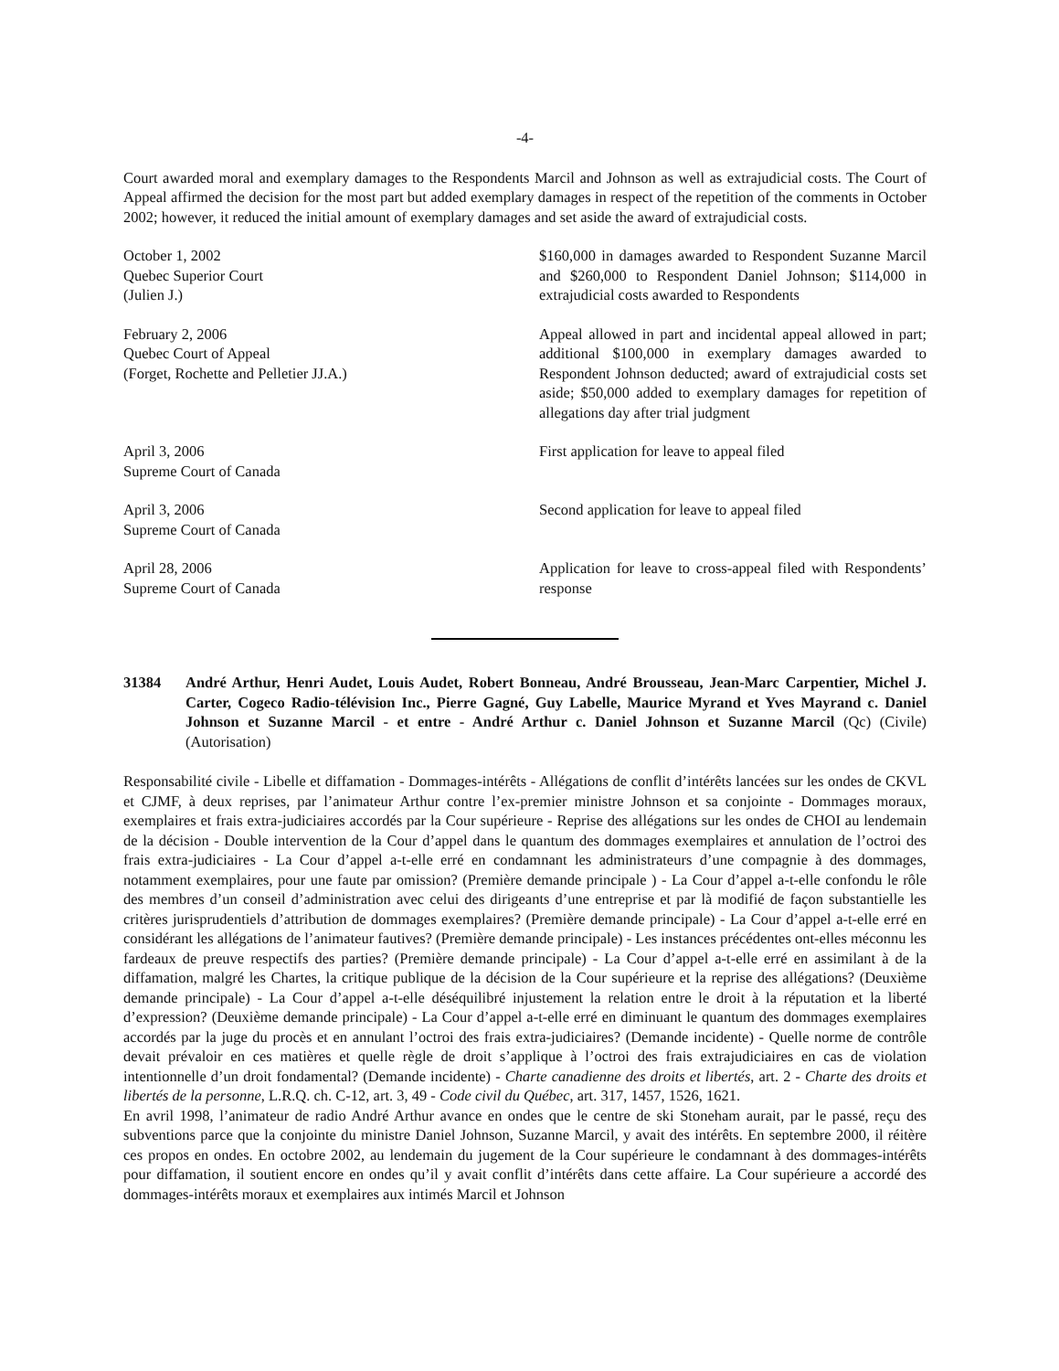-4-
Court awarded moral and exemplary damages to the Respondents Marcil and Johnson as well as extrajudicial costs. The Court of Appeal affirmed the decision for the most part but added exemplary damages in respect of the repetition of the comments in October 2002; however, it reduced the initial amount of exemplary damages and set aside the award of extrajudicial costs.
October 1, 2002
Quebec Superior Court
(Julien J.)
$160,000 in damages awarded to Respondent Suzanne Marcil and $260,000 to Respondent Daniel Johnson; $114,000 in extrajudicial costs awarded to Respondents
February 2, 2006
Quebec Court of Appeal
(Forget, Rochette and Pelletier JJ.A.)
Appeal allowed in part and incidental appeal allowed in part; additional $100,000 in exemplary damages awarded to Respondent Johnson deducted; award of extrajudicial costs set aside; $50,000 added to exemplary damages for repetition of allegations day after trial judgment
April 3, 2006
Supreme Court of Canada
First application for leave to appeal filed
April 3, 2006
Supreme Court of Canada
Second application for leave to appeal filed
April 28, 2006
Supreme Court of Canada
Application for leave to cross-appeal filed with Respondents’ response
31384 André Arthur, Henri Audet, Louis Audet, Robert Bonneau, André Brousseau, Jean-Marc Carpentier, Michel J. Carter, Cogeco Radio-télévision Inc., Pierre Gagné, Guy Labelle, Maurice Myrand et Yves Mayrand c. Daniel Johnson et Suzanne Marcil - et entre - André Arthur c. Daniel Johnson et Suzanne Marcil (Qc) (Civile) (Autorisation)
Responsabilité civile - Libelle et diffamation - Dommages-intérêts - Allégations de conflit d’intérêts lancées sur les ondes de CKVL et CJMF, à deux reprises, par l’animateur Arthur contre l’ex-premier ministre Johnson et sa conjointe - Dommages moraux, exemplaires et frais extra-judiciaires accordés par la Cour supérieure - Reprise des allégations sur les ondes de CHOI au lendemain de la décision - Double intervention de la Cour d’appel dans le quantum des dommages exemplaires et annulation de l’octroi des frais extra-judiciaires - La Cour d’appel a-t-elle erré en condamnant les administrateurs d’une compagnie à des dommages, notamment exemplaires, pour une faute par omission? (Première demande principale ) - La Cour d’appel a-t-elle confondu le rôle des membres d’un conseil d’administration avec celui des dirigeants d’une entreprise et par là modifié de façon substantielle les critères jurisprudentiels d’attribution de dommages exemplaires? (Première demande principale) - La Cour d’appel a-t-elle erré en considérant les allégations de l’animateur fautives? (Première demande principale) - Les instances précédentes ont-elles méconnu les fardeaux de preuve respectifs des parties? (Première demande principale) - La Cour d’appel a-t-elle erré en assimilant à de la diffamation, malgré les Chartes, la critique publique de la décision de la Cour supérieure et la reprise des allégations? (Deuxième demande principale) - La Cour d’appel a-t-elle déséquilibré injustement la relation entre le droit à la réputation et la liberté d’expression? (Deuxième demande principale) - La Cour d’appel a-t-elle erré en diminuant le quantum des dommages exemplaires accordés par la juge du procès et en annulant l’octroi des frais extra-judiciaires? (Demande incidente) - Quelle norme de contrôle devait prévaloir en ces matières et quelle règle de droit s’applique à l’octroi des frais extrajudiciaires en cas de violation intentionnelle d’un droit fondamental? (Demande incidente) - Charte canadienne des droits et libertés, art. 2 - Charte des droits et libertés de la personne, L.R.Q. ch. C-12, art. 3, 49 - Code civil du Québec, art. 317, 1457, 1526, 1621.
En avril 1998, l’animateur de radio André Arthur avance en ondes que le centre de ski Stoneham aurait, par le passé, reçu des subventions parce que la conjointe du ministre Daniel Johnson, Suzanne Marcil, y avait des intérêts. En septembre 2000, il réitère ces propos en ondes. En octobre 2002, au lendemain du jugement de la Cour supérieure le condamnant à des dommages-intérêts pour diffamation, il soutient encore en ondes qu’il y avait conflit d’intérêts dans cette affaire. La Cour supérieure a accordé des dommages-intérêts moraux et exemplaires aux intimés Marcil et Johnson